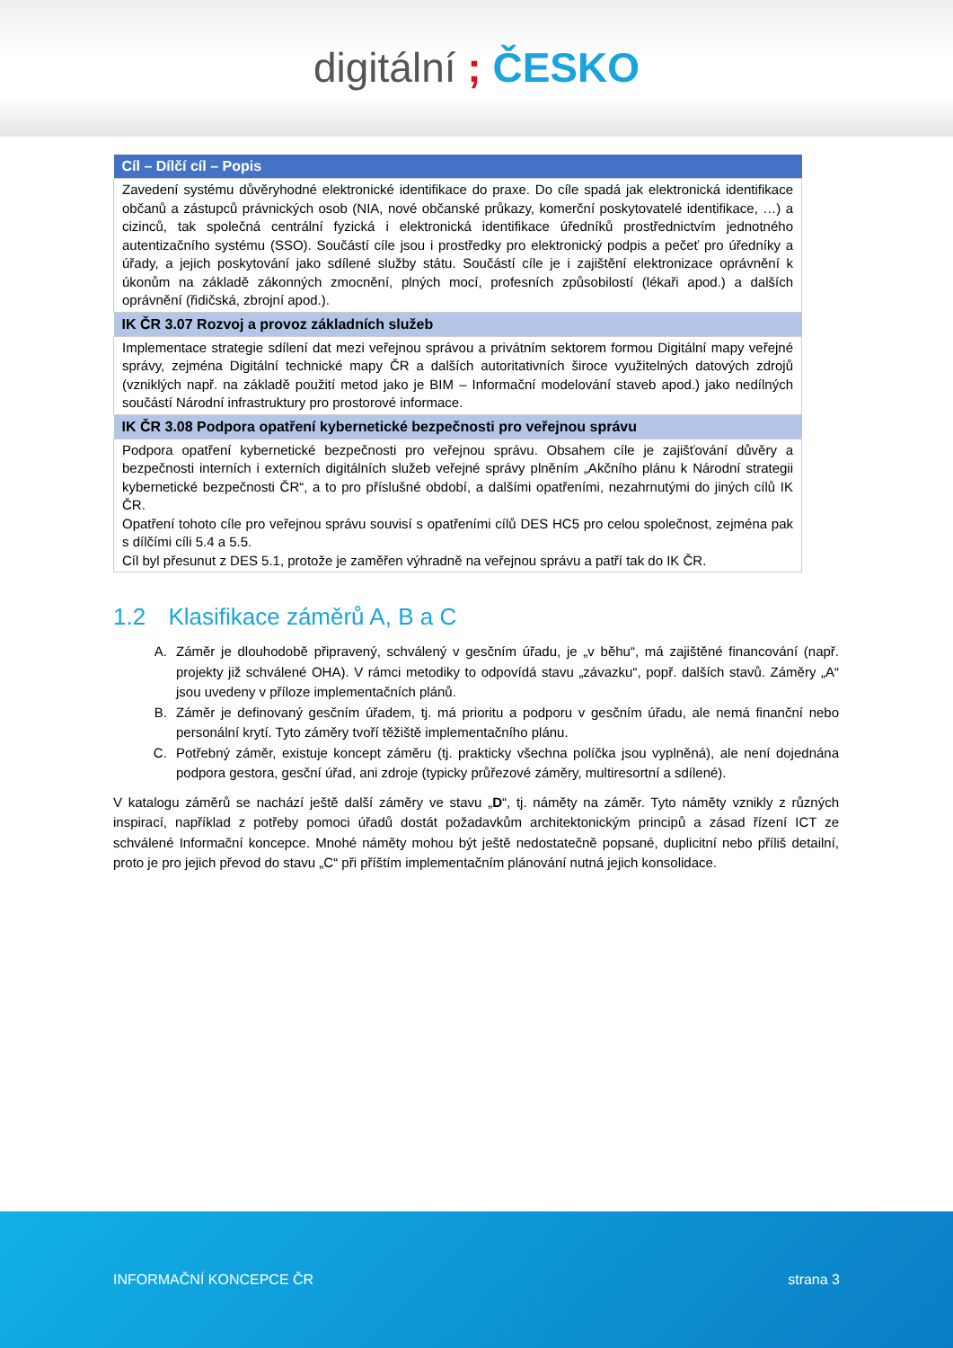digitální ; ČESKO
| Cíl – Dílčí cíl – Popis |
| --- |
| Zavedení systému důvěryhodné elektronické identifikace do praxe. Do cíle spadá jak elektronická identifikace občanů a zástupců právnických osob (NIA, nové občanské průkazy, komerční poskytovatelé identifikace, …) a cizinců, tak společná centrální fyzická i elektronická identifikace úředníků prostřednictvím jednotného autentizačního systému (SSO). Součástí cíle jsou i prostředky pro elektronický podpis a pečeť pro úředníky a úřady, a jejich poskytování jako sdílené služby státu. Součástí cíle je i zajištění elektronizace oprávnění k úkonům na základě zákonných zmocnění, plných mocí, profesních způsobilostí (lékaři apod.) a dalších oprávnění (řidičská, zbrojní apod.). |
| IK ČR 3.07 Rozvoj a provoz základních služeb |
| Implementace strategie sdílení dat mezi veřejnou správou a privátním sektorem formou Digitální mapy veřejné správy, zejména Digitální technické mapy ČR a dalších autoritativních široce využitelných datových zdrojů (vzniklých např. na základě použití metod jako je BIM – Informační modelování staveb apod.) jako nedílných součástí Národní infrastruktury pro prostorové informace. |
| IK ČR 3.08 Podpora opatření kybernetické bezpečnosti pro veřejnou správu |
| Podpora opatření kybernetické bezpečnosti pro veřejnou správu. Obsahem cíle je zajišťování důvěry a bezpečnosti interních i externích digitálních služeb veřejné správy plněním „Akčního plánu k Národní strategii kybernetické bezpečnosti ČR“, a to pro příslušné období, a dalšími opatřeními, nezahrnutými do jiných cílů IK ČR. Opatření tohoto cíle pro veřejnou správu souvisí s opatřeními cílů DES HC5 pro celou společnost, zejména pak s dílčími cíli 5.4 a 5.5. Cíl byl přesunut z DES 5.1, protože je zaměřen výhradně na veřejnou správu a patří tak do IK ČR. |
1.2 Klasifikace záměrů A, B a C
A. Záměr je dlouhodobě připravený, schválený v gesčním úřadu, je „v běhu“, má zajištěné financování (např. projekty již schválené OHA). V rámci metodiky to odpovídá stavu „závazku“, popř. dalších stavů. Záměry „A“ jsou uvedeny v příloze implementačních plánů.
B. Záměr je definovaný gesčním úřadem, tj. má prioritu a podporu v gesčním úřadu, ale nemá finanční nebo personální krytí. Tyto záměry tvoří těžiště implementačního plánu.
C. Potřebný záměr, existuje koncept záměru (tj. prakticky všechna políčka jsou vyplněná), ale není dojednána podpora gestora, gesční úřad, ani zdroje (typicky průřezové záměry, multiresortní a sdílené).
V katalogu záměrů se nachází ještě další záměry ve stavu „D“, tj. náměty na záměr. Tyto náměty vznikly z různých inspirací, například z potřeby pomoci úřadů dostát požadavkům architektonickým principů a zásad řízení ICT ze schválené Informační koncepce. Mnohé náměty mohou být ještě nedostatečně popsané, duplicitní nebo příliš detailní, proto je pro jejich převod do stavu „C“ při příštím implementačním plánování nutná jejich konsolidace.
INFORMAČNÍ KONCEPCE ČR strana 3